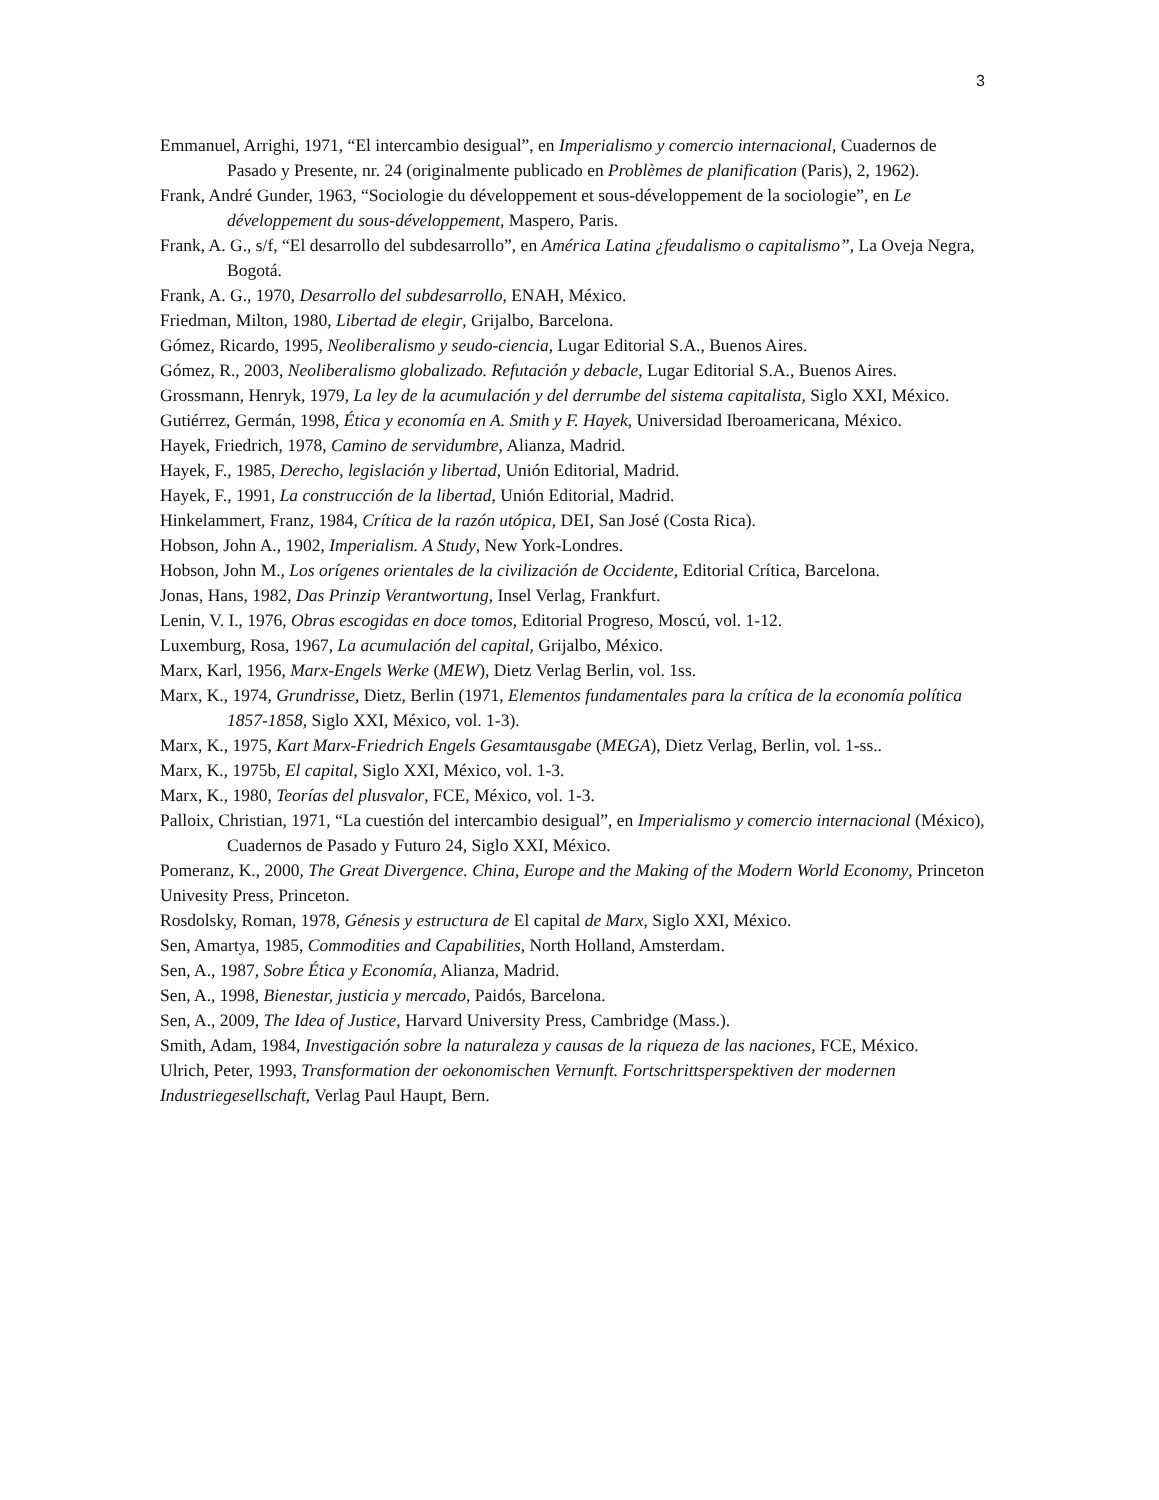3
Emmanuel, Arrighi, 1971, “El intercambio desigual”, en Imperialismo y comercio internacional, Cuadernos de Pasado y Presente, nr. 24 (originalmente publicado en Problèmes de planification (Paris), 2, 1962).
Frank, André Gunder, 1963, “Sociologie du développement et sous-développement de la sociologie”, en Le développement du sous-développement, Maspero, Paris.
Frank, A. G., s/f, “El desarrollo del subdesarrollo”, en América Latina ¿feudalismo o capitalismo”, La Oveja Negra, Bogotá.
Frank, A. G., 1970, Desarrollo del subdesarrollo, ENAH, México.
Friedman, Milton, 1980, Libertad de elegir, Grijalbo, Barcelona.
Gómez, Ricardo, 1995, Neoliberalismo y seudo-ciencia, Lugar Editorial S.A., Buenos Aires.
Gómez, R., 2003, Neoliberalismo globalizado. Refutación y debacle, Lugar Editorial S.A., Buenos Aires.
Grossmann, Henryk, 1979, La ley de la acumulación y del derrumbe del sistema capitalista, Siglo XXI, México.
Gutiérrez, Germán, 1998, Ética y economía en A. Smith y F. Hayek, Universidad Iberoamericana, México.
Hayek, Friedrich, 1978, Camino de servidumbre, Alianza, Madrid.
Hayek, F., 1985, Derecho, legislación y libertad, Unión Editorial, Madrid.
Hayek, F., 1991, La construcción de la libertad, Unión Editorial, Madrid.
Hinkelammert, Franz, 1984, Crítica de la razón utópica, DEI, San José (Costa Rica).
Hobson, John A., 1902, Imperialism. A Study, New York-Londres.
Hobson, John M., Los orígenes orientales de la civilización de Occidente, Editorial Crítica, Barcelona.
Jonas, Hans, 1982, Das Prinzip Verantwortung, Insel Verlag, Frankfurt.
Lenin, V. I., 1976, Obras escogidas en doce tomos, Editorial Progreso, Moscú, vol. 1-12.
Luxemburg, Rosa, 1967, La acumulación del capital, Grijalbo, México.
Marx, Karl, 1956, Marx-Engels Werke (MEW), Dietz Verlag Berlin, vol. 1ss.
Marx, K., 1974, Grundrisse, Dietz, Berlin (1971, Elementos fundamentales para la crítica de la economía política 1857-1858, Siglo XXI, México, vol. 1-3).
Marx, K., 1975, Kart Marx-Friedrich Engels Gesamtausgabe (MEGA), Dietz Verlag, Berlin, vol. 1-ss..
Marx, K., 1975b, El capital, Siglo XXI, México, vol. 1-3.
Marx, K., 1980, Teorías del plusvalor, FCE, México, vol. 1-3.
Palloix, Christian, 1971, “La cuestión del intercambio desigual”, en Imperialismo y comercio internacional (México), Cuadernos de Pasado y Futuro 24, Siglo XXI, México.
Pomeranz, K., 2000, The Great Divergence. China, Europe and the Making of the Modern World Economy, Princeton Univesity Press, Princeton.
Rosdolsky, Roman, 1978, Génesis y estructura de El capital de Marx, Siglo XXI, México.
Sen, Amartya, 1985, Commodities and Capabilities, North Holland, Amsterdam.
Sen, A., 1987, Sobre Ética y Economía, Alianza, Madrid.
Sen, A., 1998, Bienestar, justicia y mercado, Paidós, Barcelona.
Sen, A., 2009, The Idea of Justice, Harvard University Press, Cambridge (Mass.).
Smith, Adam, 1984, Investigación sobre la naturaleza y causas de la riqueza de las naciones, FCE, México.
Ulrich, Peter, 1993, Transformation der oekonomischen Vernunft. Fortschrittsperspektiven der modernen Industriegesellschaft, Verlag Paul Haupt, Bern.